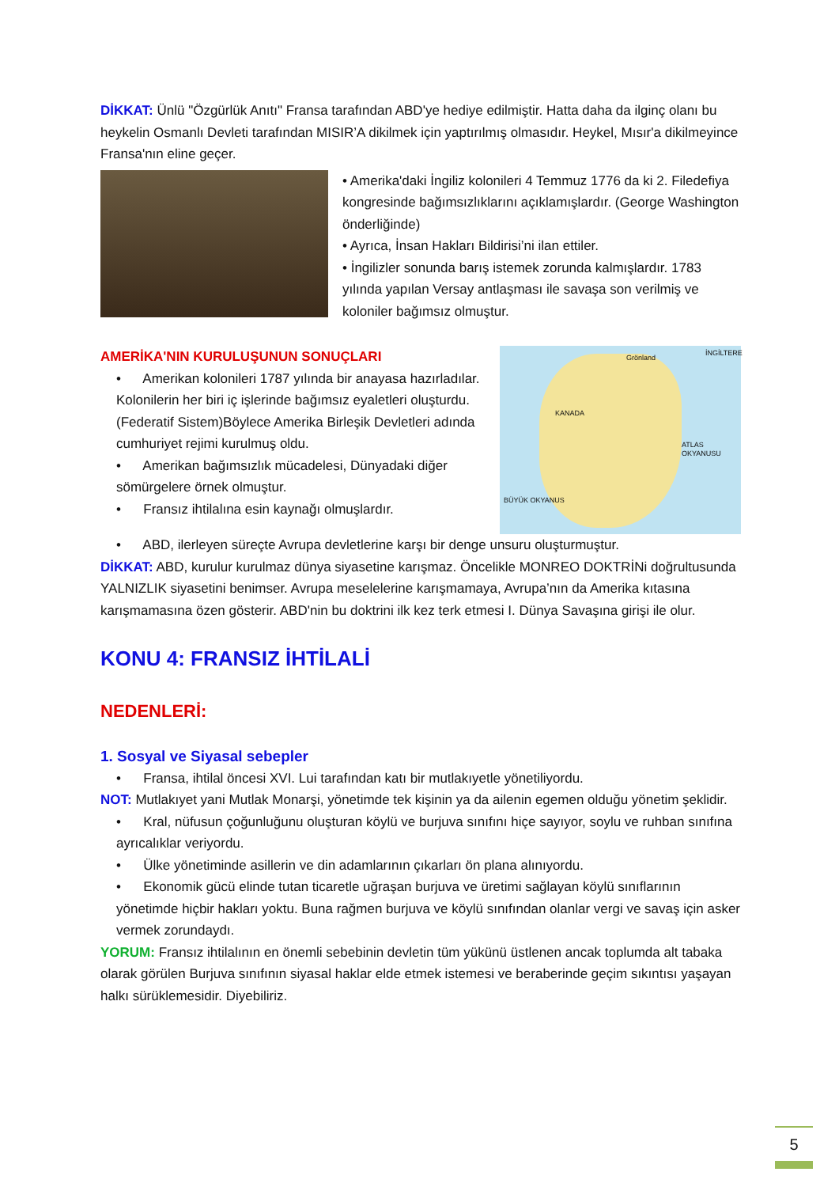DİKKAT: Ünlü "Özgürlük Anıtı" Fransa tarafından ABD'ye hediye edilmiştir. Hatta daha da ilginç olanı bu heykelin Osmanlı Devleti tarafından MISIR’A dikilmek için yaptırılmış olmasıdır. Heykel, Mısır'a dikilmeyince Fransa'nın eline geçer.
• Amerika'daki İngiliz kolonileri 4 Temmuz 1776 da ki 2. Filedefiya kongresinde bağımsızlıklarını açıklamışlardır. (George Washington önderliğinde)
• Ayrıca, İnsan Hakları Bildirisi’ni ilan ettiler.
• İngilizler sonunda barış istemek zorunda kalmışlardır. 1783 yılında yapılan Versay antlaşması ile savaşa son verilmiş ve koloniler bağımsız olmuştur.
AMERİKA'NIN KURULUŞUNUN SONUÇLARI
• Amerikan kolonileri 1787 yılında bir anayasa hazırladılar. Kolonilerin her biri iç işlerinde bağımsız eyaletleri oluşturdu. (Federatif Sistem)Böylece Amerika Birleşik Devletleri adında cumhuriyet rejimi kurulmuş oldu.
• Amerikan bağımsızlık mücadelesi, Dünyadaki diğer sömürgelere örnek olmuştur.
• Fransız ihtilalına esin kaynağı olmuşlardır.
Grönland
İNGİLTERE
KANADA
ATLAS OKYANUSU
BÜYÜK OKYANUS
• ABD, ilerleyen süreçte Avrupa devletlerine karşı bir denge unsuru oluşturmuştur.
DİKKAT: ABD, kurulur kurulmaz dünya siyasetine karışmaz. Öncelikle MONREO DOKTRİNi doğrultusunda YALNIZLIK siyasetini benimser. Avrupa meselelerine karışmamaya, Avrupa’nın da Amerika kıtasına karışmamasına özen gösterir. ABD'nin bu doktrini ilk kez terk etmesi I. Dünya Savaşına girişi ile olur.
KONU 4: FRANSIZ İHTİLALİ
NEDENLERİ:
1. Sosyal ve Siyasal sebepler
• Fransa, ihtilal öncesi XVI. Lui tarafından katı bir mutlakıyetle yönetiliyordu.
NOT: Mutlakıyet yani Mutlak Monarşi, yönetimde tek kişinin ya da ailenin egemen olduğu yönetim şeklidir.
• Kral, nüfusun çoğunluğunu oluşturan köylü ve burjuva sınıfını hiçe sayıyor, soylu ve ruhban sınıfına ayrıcalıklar veriyordu.
• Ülke yönetiminde asillerin ve din adamlarının çıkarları ön plana alınıyordu.
• Ekonomik gücü elinde tutan ticaretle uğraşan burjuva ve üretimi sağlayan köylü sınıflarının yönetimde hiçbir hakları yoktu. Buna rağmen burjuva ve köylü sınıfından olanlar vergi ve savaş için asker vermek zorundaydı.
YORUM: Fransız ihtilalının en önemli sebebinin devletin tüm yükünü üstlenen ancak toplumda alt tabaka olarak görülen Burjuva sınıfının siyasal haklar elde etmek istemesi ve beraberinde geçim sıkıntısı yaşayan halkı sürüklemesidir. Diyebiliriz.
5